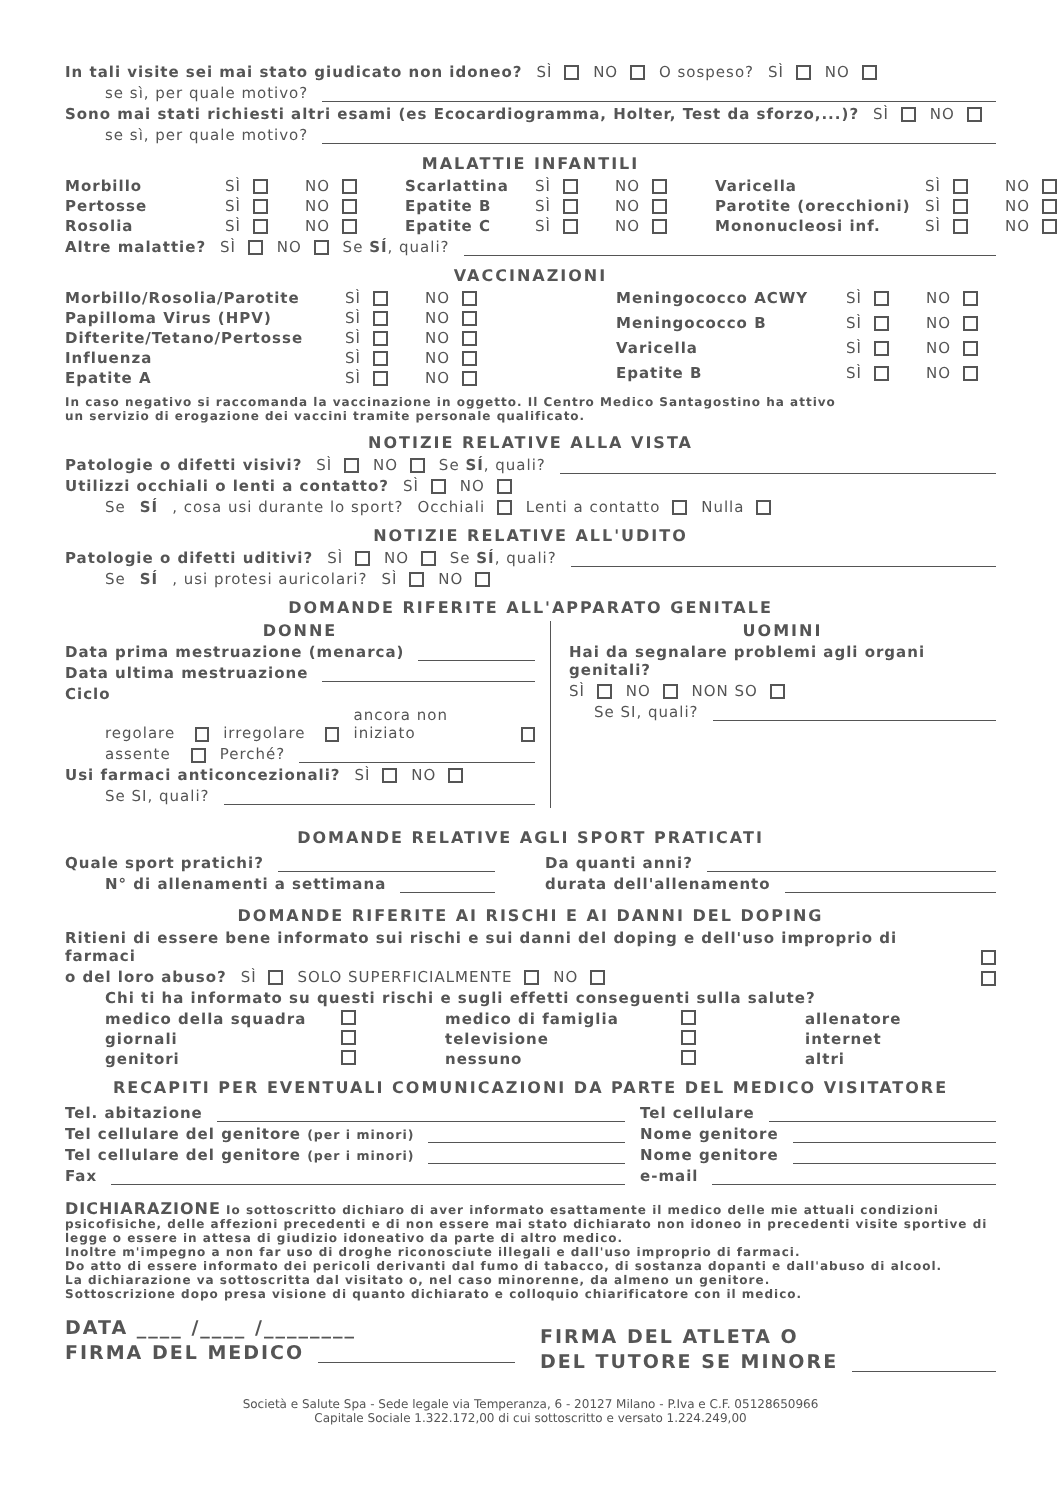In tali visite sei mai stato giudicato non idoneo? SÌ NO O sospeso? SÌ NO
se sì, per quale motivo?
Sono mai stati richiesti altri esami (es Ecocardiogramma, Holter, Test da sforzo,...)? SÌ NO
se sì, per quale motivo?
MALATTIE INFANTILI
Morbillo SÌ NO Scarlattina SÌ NO Varicella SÌ NO Pertosse SÌ NO Epatite B SÌ NO Parotite (orecchioni) SÌ NO Rosolia SÌ NO Epatite C SÌ NO Mononucleosi inf. SÌ NO
Altre malattie? SÌ NO Se SÍ, quali?
VACCINAZIONI
Morbillo/Rosolia/Parotite SÌ NO Papilloma Virus (HPV) SÌ NO Difterite/Tetano/Pertosse SÌ NO Influenza SÌ NO Epatite A SÌ NO
Meningococco ACWY SÌ NO Meningococco B SÌ NO Varicella SÌ NO Epatite B SÌ NO
In caso negativo si raccomanda la vaccinazione in oggetto. Il Centro Medico Santagostino ha attivo
un servizio di erogazione dei vaccini tramite personale qualificato.
NOTIZIE RELATIVE ALLA VISTA
Patologie o difetti visivi? SÌ NO Se SÍ, quali?
Utilizzi occhiali o lenti a contatto? SÌ NO
Se SÍ, cosa usi durante lo sport? Occhiali Lenti a contatto Nulla
NOTIZIE RELATIVE ALL'UDITO
Patologie o difetti uditivi? SÌ NO Se SÍ, quali?
Se SÍ, usi protesi auricolari? SÌ NO
DOMANDE RIFERITE ALL'APPARATO GENITALE
DONNE
Data prima mestruazione (menarca)
Data ultima mestruazione
Ciclo
regolare irregolare ancora non iniziato
assente Perché?
Usi farmaci anticoncezionali? SÌ NO
Se SI, quali?
UOMINI
Hai da segnalare problemi agli organi genitali?
SÌ NO NON SO
Se SI, quali?
DOMANDE RELATIVE AGLI SPORT PRATICATI
Quale sport pratichi?
N° di allenamenti a settimana
Da quanti anni?
durata dell'allenamento
DOMANDE RIFERITE AI RISCHI E AI DANNI DEL DOPING
Ritieni di essere bene informato sui rischi e sui danni del doping e dell'uso improprio di farmaci
o del loro abuso? SÌ SOLO SUPERFICIALMENTE NO
Chi ti ha informato su questi rischi e sugli effetti conseguenti sulla salute?
medico della squadra medico di famiglia allenatore giornali televisione internet genitori nessuno altri
RECAPITI PER EVENTUALI COMUNICAZIONI DA PARTE DEL MEDICO VISITATORE
Tel. abitazione
Tel cellulare del genitore (per i minori)
Tel cellulare del genitore (per i minori)
Fax
Tel cellulare
Nome genitore
Nome genitore
e-mail
DICHIARAZIONE Io sottoscritto dichiaro di aver informato esattamente il medico delle mie attuali condizioni psicofisiche, delle affezioni precedenti e di non essere mai stato dichiarato non idoneo in precedenti visite sportive di legge o essere in attesa di giudizio idoneativo da parte di altro medico.
Inoltre m'impegno a non far uso di droghe riconosciute illegali e dall'uso improprio di farmaci.
Do atto di essere informato dei pericoli derivanti dal fumo di tabacco, di sostanza dopanti e dall'abuso di alcool.
La dichiarazione va sottoscritta dal visitato o, nel caso minorenne, da almeno un genitore.
Sottoscrizione dopo presa visione di quanto dichiarato e colloquio chiarificatore con il medico.
DATA ____ /____ /________
FIRMA DEL MEDICO
FIRMA DEL ATLETA O
DEL TUTORE SE MINORE
Società e Salute Spa - Sede legale via Temperanza, 6 - 20127 Milano - P.Iva e C.F. 05128650966
Capitale Sociale 1.322.172,00 di cui sottoscritto e versato 1.224.249,00